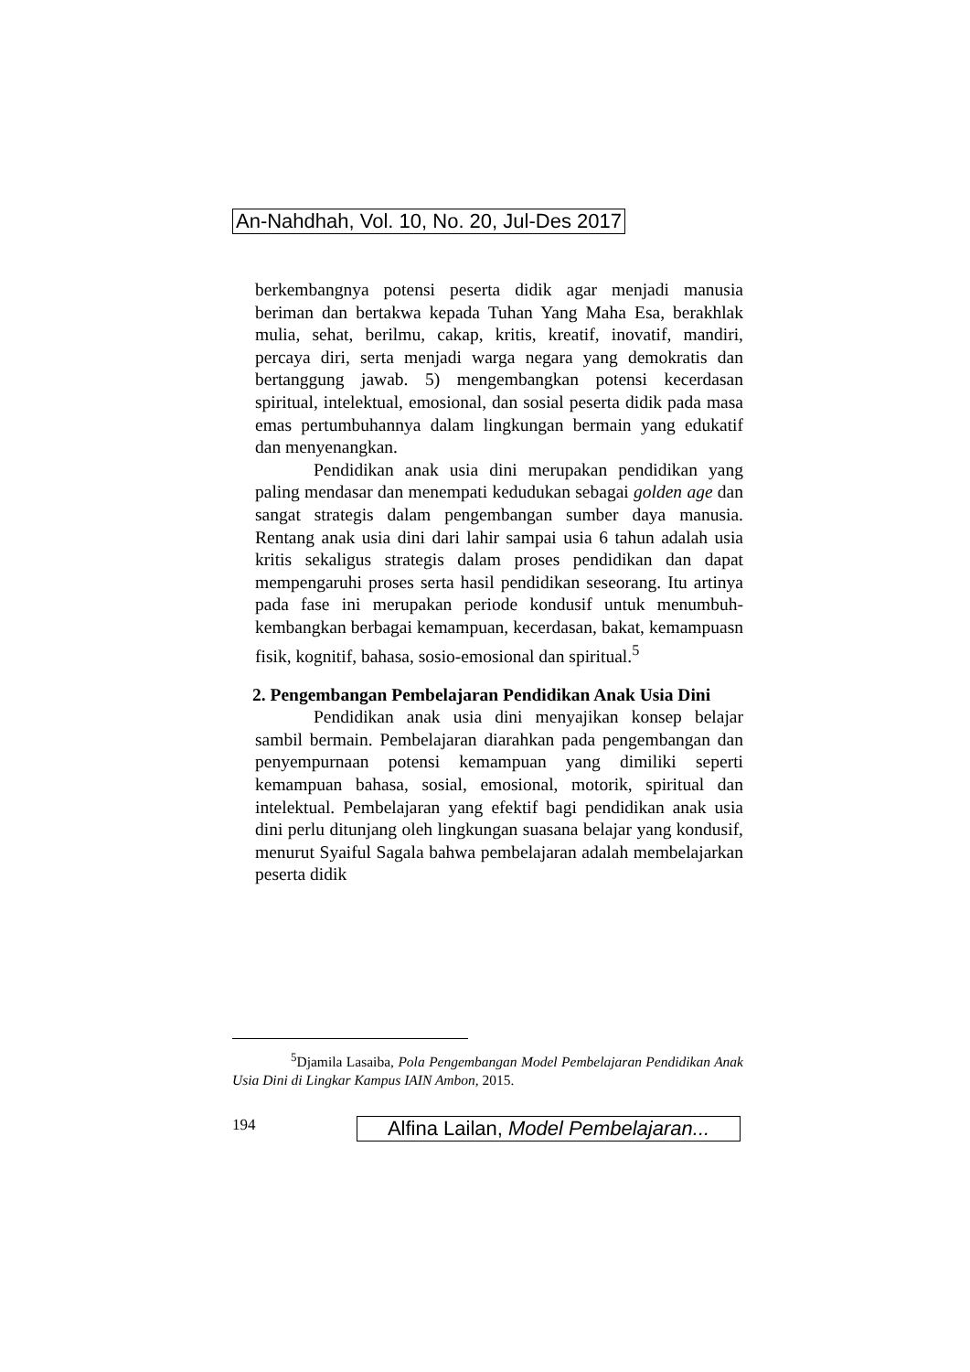An-Nahdhah, Vol. 10, No. 20, Jul-Des 2017
berkembangnya potensi peserta didik agar menjadi manusia beriman dan bertakwa kepada Tuhan Yang Maha Esa, berakhlak mulia, sehat, berilmu, cakap, kritis, kreatif, inovatif, mandiri, percaya diri, serta menjadi warga negara yang demokratis dan bertanggung jawab. 5) mengembangkan potensi kecerdasan spiritual, intelektual, emosional, dan sosial peserta didik pada masa emas pertumbuhannya dalam lingkungan bermain yang edukatif dan menyenangkan.
Pendidikan anak usia dini merupakan pendidikan yang paling mendasar dan menempati kedudukan sebagai golden age dan sangat strategis dalam pengembangan sumber daya manusia. Rentang anak usia dini dari lahir sampai usia 6 tahun adalah usia kritis sekaligus strategis dalam proses pendidikan dan dapat mempengaruhi proses serta hasil pendidikan seseorang. Itu artinya pada fase ini merupakan periode kondusif untuk menumbuh-kembangkan berbagai kemampuan, kecerdasan, bakat, kemampuasn fisik, kognitif, bahasa, sosio-emosional dan spiritual.<sup>5</sup>
2. Pengembangan Pembelajaran Pendidikan Anak Usia Dini
Pendidikan anak usia dini menyajikan konsep belajar sambil bermain. Pembelajaran diarahkan pada pengembangan dan penyempurnaan potensi kemampuan yang dimiliki seperti kemampuan bahasa, sosial, emosional, motorik, spiritual dan intelektual. Pembelajaran yang efektif bagi pendidikan anak usia dini perlu ditunjang oleh lingkungan suasana belajar yang kondusif, menurut Syaiful Sagala bahwa pembelajaran adalah membelajarkan peserta didik
<sup>5</sup> Djamila Lasaiba, Pola Pengembangan Model Pembelajaran Pendidikan Anak Usia Dini di Lingkar Kampus IAIN Ambon, 2015.
194
Alfina Lailan, Model Pembelajaran...